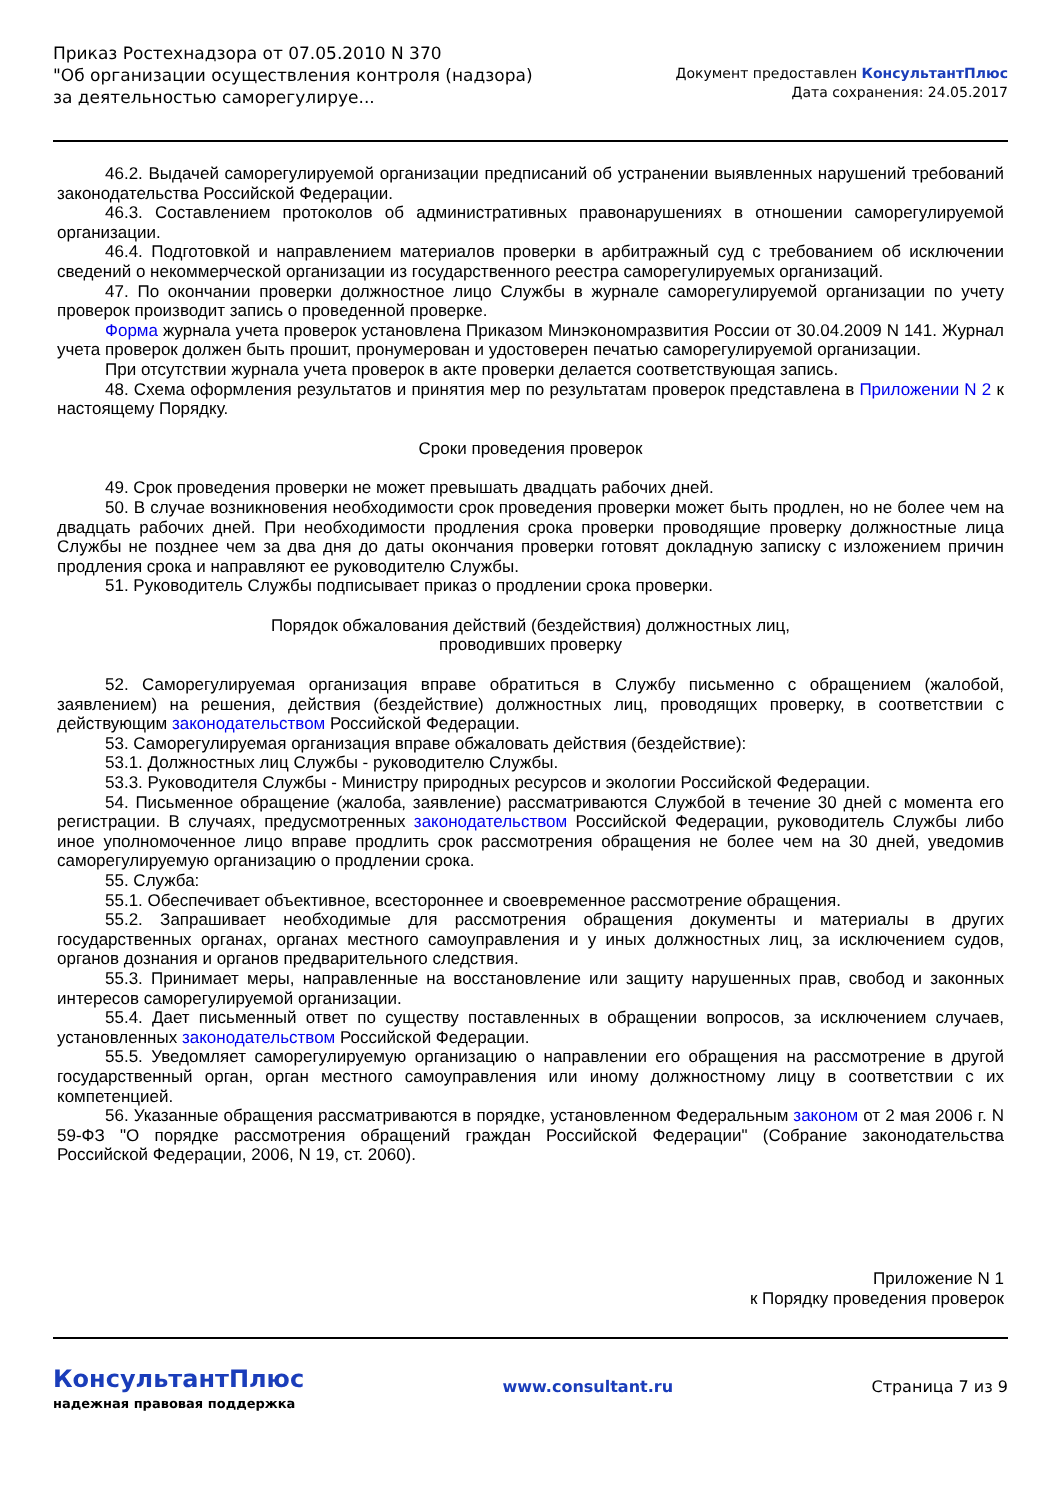Приказ Ростехнадзора от 07.05.2010 N 370
"Об организации осуществления контроля (надзора) за деятельностью саморегулируе...
Документ предоставлен КонсультантПлюс
Дата сохранения: 24.05.2017
46.2. Выдачей саморегулируемой организации предписаний об устранении выявленных нарушений требований законодательства Российской Федерации.
46.3. Составлением протоколов об административных правонарушениях в отношении саморегулируемой организации.
46.4. Подготовкой и направлением материалов проверки в арбитражный суд с требованием об исключении сведений о некоммерческой организации из государственного реестра саморегулируемых организаций.
47. По окончании проверки должностное лицо Службы в журнале саморегулируемой организации по учету проверок производит запись о проведенной проверке.
Форма журнала учета проверок установлена Приказом Минэкономразвития России от 30.04.2009 N 141. Журнал учета проверок должен быть прошит, пронумерован и удостоверен печатью саморегулируемой организации.
При отсутствии журнала учета проверок в акте проверки делается соответствующая запись.
48. Схема оформления результатов и принятия мер по результатам проверок представлена в Приложении N 2 к настоящему Порядку.
Сроки проведения проверок
49. Срок проведения проверки не может превышать двадцать рабочих дней.
50. В случае возникновения необходимости срок проведения проверки может быть продлен, но не более чем на двадцать рабочих дней. При необходимости продления срока проверки проводящие проверку должностные лица Службы не позднее чем за два дня до даты окончания проверки готовят докладную записку с изложением причин продления срока и направляют ее руководителю Службы.
51. Руководитель Службы подписывает приказ о продлении срока проверки.
Порядок обжалования действий (бездействия) должностных лиц,
проводивших проверку
52. Саморегулируемая организация вправе обратиться в Службу письменно с обращением (жалобой, заявлением) на решения, действия (бездействие) должностных лиц, проводящих проверку, в соответствии с действующим законодательством Российской Федерации.
53. Саморегулируемая организация вправе обжаловать действия (бездействие):
53.1. Должностных лиц Службы - руководителю Службы.
53.3. Руководителя Службы - Министру природных ресурсов и экологии Российской Федерации.
54. Письменное обращение (жалоба, заявление) рассматриваются Службой в течение 30 дней с момента его регистрации. В случаях, предусмотренных законодательством Российской Федерации, руководитель Службы либо иное уполномоченное лицо вправе продлить срок рассмотрения обращения не более чем на 30 дней, уведомив саморегулируемую организацию о продлении срока.
55. Служба:
55.1. Обеспечивает объективное, всестороннее и своевременное рассмотрение обращения.
55.2. Запрашивает необходимые для рассмотрения обращения документы и материалы в других государственных органах, органах местного самоуправления и у иных должностных лиц, за исключением судов, органов дознания и органов предварительного следствия.
55.3. Принимает меры, направленные на восстановление или защиту нарушенных прав, свобод и законных интересов саморегулируемой организации.
55.4. Дает письменный ответ по существу поставленных в обращении вопросов, за исключением случаев, установленных законодательством Российской Федерации.
55.5. Уведомляет саморегулируемую организацию о направлении его обращения на рассмотрение в другой государственный орган, орган местного самоуправления или иному должностному лицу в соответствии с их компетенцией.
56. Указанные обращения рассматриваются в порядке, установленном Федеральным законом от 2 мая 2006 г. N 59-ФЗ "О порядке рассмотрения обращений граждан Российской Федерации" (Собрание законодательства Российской Федерации, 2006, N 19, ст. 2060).
Приложение N 1
к Порядку проведения проверок
КонсультантПлюс
надежная правовая поддержка
www.consultant.ru Страница 7 из 9